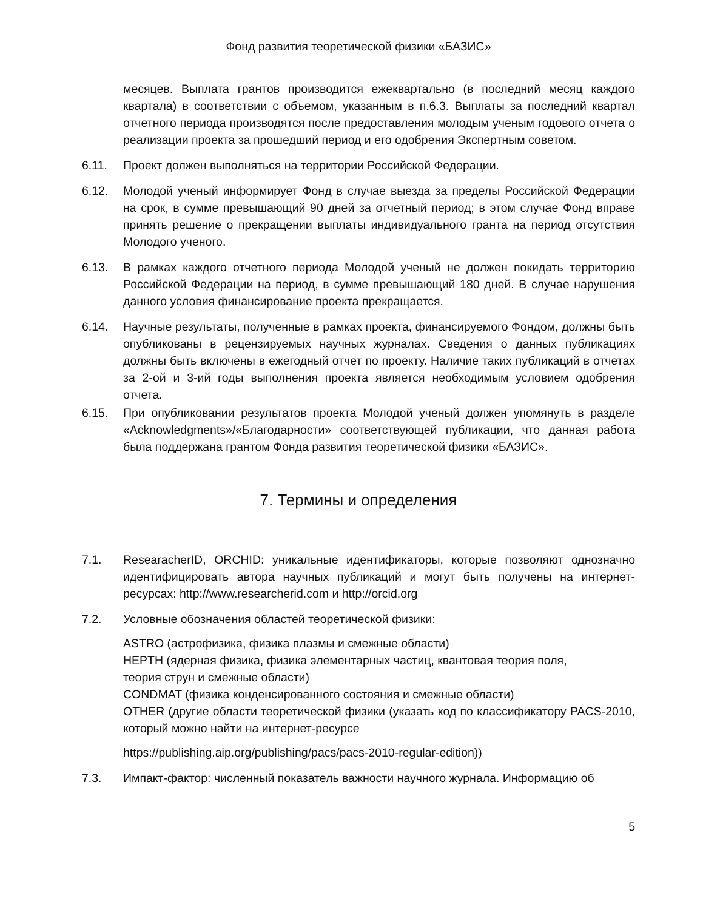Фонд развития теоретической физики «БАЗИС»
месяцев. Выплата грантов производится ежеквартально (в последний месяц каждого квартала) в соответствии с объемом, указанным в п.6.3. Выплаты за последний квартал отчетного периода производятся после предоставления молодым ученым годового отчета о реализации проекта за прошедший период и его одобрения Экспертным советом.
6.11. Проект должен выполняться на территории Российской Федерации.
6.12. Молодой ученый информирует Фонд в случае выезда за пределы Российской Федерации на срок, в сумме превышающий 90 дней за отчетный период; в этом случае Фонд вправе принять решение о прекращении выплаты индивидуального гранта на период отсутствия Молодого ученого.
6.13. В рамках каждого отчетного периода Молодой ученый не должен покидать территорию Российской Федерации на период, в сумме превышающий 180 дней. В случае нарушения данного условия финансирование проекта прекращается.
6.14. Научные результаты, полученные в рамках проекта, финансируемого Фондом, должны быть опубликованы в рецензируемых научных журналах. Сведения о данных публикациях должны быть включены в ежегодный отчет по проекту. Наличие таких публикаций в отчетах за 2-ой и 3-ий годы выполнения проекта является необходимым условием одобрения отчета.
6.15. При опубликовании результатов проекта Молодой ученый должен упомянуть в разделе «Acknowledgments»/«Благодарности» соответствующей публикации, что данная работа была поддержана грантом Фонда развития теоретической физики «БАЗИС».
7. Термины и определения
7.1. ResearacherID, ORCHID: уникальные идентификаторы, которые позволяют однозначно идентифицировать автора научных публикаций и могут быть получены на интернет-ресурсах: http://www.researcherid.com и http://orcid.org
7.2. Условные обозначения областей теоретической физики:
ASTRO (астрофизика, физика плазмы и смежные области)
HEPTH (ядерная физика, физика элементарных частиц, квантовая теория поля,
теория струн и смежные области)
CONDMAT (физика конденсированного состояния и смежные области)
OTHER (другие области теоретической физики (указать код по классификатору PACS-2010, который можно найти на интернет-ресурсе
https://publishing.aip.org/publishing/pacs/pacs-2010-regular-edition))
7.3. Импакт-фактор: численный показатель важности научного журнала. Информацию об
5